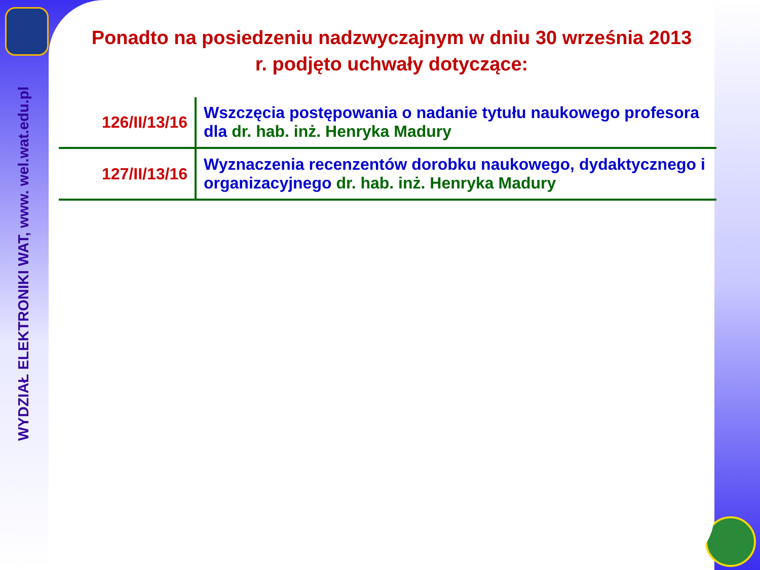WYDZIAŁ ELEKTRONIKI WAT, www. wel.wat.edu.pl
Ponadto na posiedzeniu nadzwyczajnym w dniu 30 września 2013 r. podjęto uchwały dotyczące:
| 126/II/13/16 | Wszczęcia postępowania o nadanie tytułu naukowego profesora dla dr. hab. inż. Henryka Madury |
| 127/II/13/16 | Wyznaczenia recenzentów dorobku naukowego, dydaktycznego i organizacyjnego dr. hab. inż. Henryka Madury |